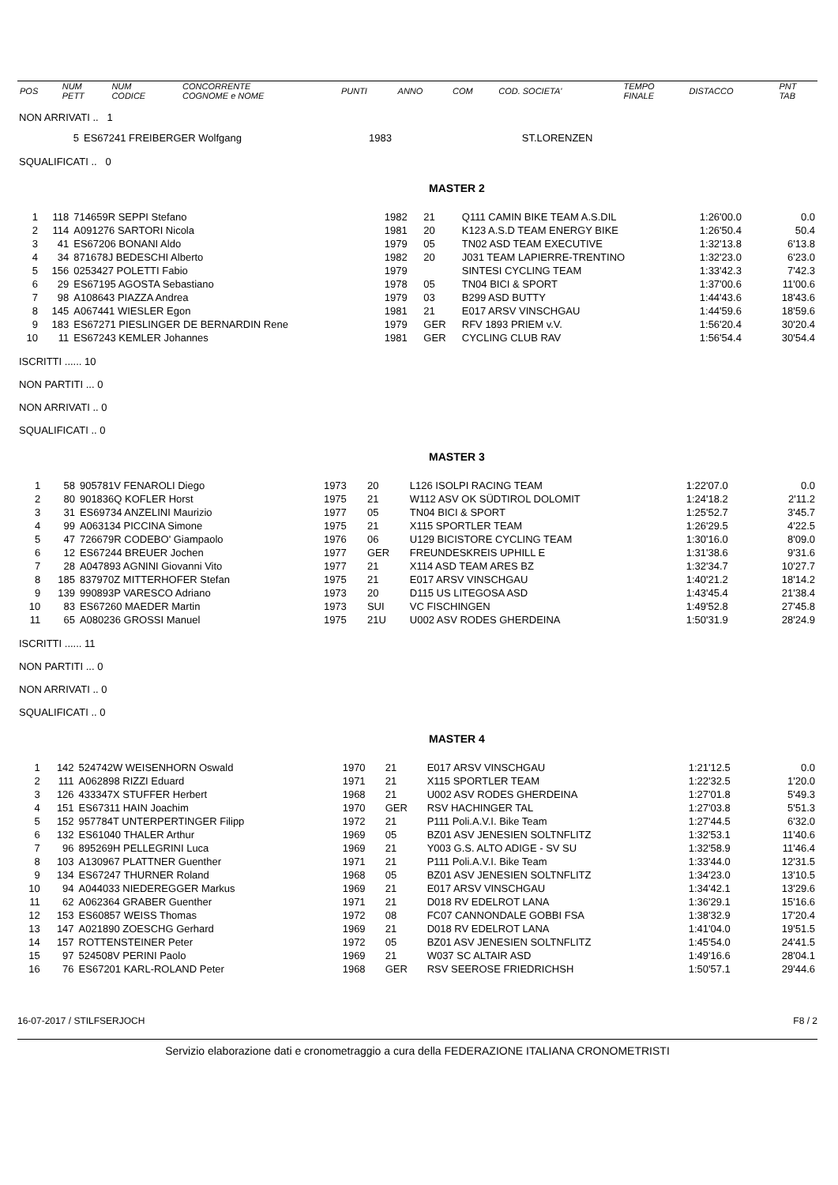| POS | NUM PETT | NUM CODICE | CONCORRENTE COGNOME e NOME | PUNTI | ANNO | COM | COD. SOCIETA' | TEMPO FINALE | DISTACCO | PNT TAB |
| --- | --- | --- | --- | --- | --- | --- | --- | --- | --- | --- |
NON ARRIVATI .. 1
| 5 | ES67241 FREIBERGER Wolfgang | 1983 | | ST.LORENZEN |
SQUALIFICATI .. 0
MASTER 2
| 1 | 118 | 714659R SEPPI Stefano | 1982 | 21 | Q111 CAMIN BIKE TEAM A.S.DIL | 1:26'00.0 | 0.0 |
| 2 | 114 | A091276 SARTORI Nicola | 1981 | 20 | K123 A.S.D TEAM ENERGY BIKE | 1:26'50.4 | 50.4 |
| 3 | 41 | ES67206 BONANI Aldo | 1979 | 05 | TN02 ASD TEAM EXECUTIVE | 1:32'13.8 | 6'13.8 |
| 4 | 34 | 871678J BEDESCHI Alberto | 1982 | 20 | J031 TEAM LAPIERRE-TRENTINO | 1:32'23.0 | 6'23.0 |
| 5 | 156 | 0253427 POLETTI Fabio | 1979 | | SINTESI CYCLING TEAM | 1:33'42.3 | 7'42.3 |
| 6 | 29 | ES67195 AGOSTA Sebastiano | 1978 | 05 | TN04 BICI & SPORT | 1:37'00.6 | 11'00.6 |
| 7 | 98 | A108643 PIAZZA Andrea | 1979 | 03 | B299 ASD BUTTY | 1:44'43.6 | 18'43.6 |
| 8 | 145 | A067441 WIESLER Egon | 1981 | 21 | E017 ARSV VINSCHGAU | 1:44'59.6 | 18'59.6 |
| 9 | 183 | ES67271 PIESLINGER DE BERNARDIN Rene | 1979 | GER | RFV 1893 PRIEM v.V. | 1:56'20.4 | 30'20.4 |
| 10 | 11 | ES67243 KEMLER Johannes | 1981 | GER | CYCLING CLUB RAV | 1:56'54.4 | 30'54.4 |
ISCRITTI ...... 10
NON PARTITI ... 0
NON ARRIVATI .. 0
SQUALIFICATI .. 0
MASTER 3
| 1 | 58 | 905781V FENAROLI Diego | 1973 | 20 | L126 ISOLPI RACING TEAM | 1:22'07.0 | 0.0 |
| 2 | 80 | 901836Q KOFLER Horst | 1975 | 21 | W112 ASV OK SÜDTIROL DOLOMIT | 1:24'18.2 | 2'11.2 |
| 3 | 31 | ES69734 ANZELINI Maurizio | 1977 | 05 | TN04 BICI & SPORT | 1:25'52.7 | 3'45.7 |
| 4 | 99 | A063134 PICCINA Simone | 1975 | 21 | X115 SPORTLER TEAM | 1:26'29.5 | 4'22.5 |
| 5 | 47 | 726679R CODEBO' Giampaolo | 1976 | 06 | U129 BICISTORE CYCLING TEAM | 1:30'16.0 | 8'09.0 |
| 6 | 12 | ES67244 BREUER Jochen | 1977 | GER | FREUNDESKREIS UPHILL E | 1:31'38.6 | 9'31.6 |
| 7 | 28 | A047893 AGNINI Giovanni Vito | 1977 | 21 | X114 ASD TEAM ARES BZ | 1:32'34.7 | 10'27.7 |
| 8 | 185 | 837970Z MITTERHOFER Stefan | 1975 | 21 | E017 ARSV VINSCHGAU | 1:40'21.2 | 18'14.2 |
| 9 | 139 | 990893P VARESCO Adriano | 1973 | 20 | D115 US LITEGOSA ASD | 1:43'45.4 | 21'38.4 |
| 10 | 83 | ES67260 MAEDER Martin | 1973 | SUI | VC FISCHINGEN | 1:49'52.8 | 27'45.8 |
| 11 | 65 | A080236 GROSSI Manuel | 1975 | 21U | U002 ASV RODES GHERDEINA | 1:50'31.9 | 28'24.9 |
ISCRITTI ...... 11
NON PARTITI ... 0
NON ARRIVATI .. 0
SQUALIFICATI .. 0
MASTER 4
| 1 | 142 | 524742W WEISENHORN Oswald | 1970 | 21 | E017 ARSV VINSCHGAU | 1:21'12.5 | 0.0 |
| 2 | 111 | A062898 RIZZI Eduard | 1971 | 21 | X115 SPORTLER TEAM | 1:22'32.5 | 1'20.0 |
| 3 | 126 | 433347X STUFFER Herbert | 1968 | 21 | U002 ASV RODES GHERDEINA | 1:27'01.8 | 5'49.3 |
| 4 | 151 | ES67311 HAIN Joachim | 1970 | GER | RSV HACHINGER TAL | 1:27'03.8 | 5'51.3 |
| 5 | 152 | 957784T UNTERPERTINGER Filipp | 1972 | 21 | P111 Poli.A.V.I. Bike Team | 1:27'44.5 | 6'32.0 |
| 6 | 132 | ES61040 THALER Arthur | 1969 | 05 | BZ01 ASV JENESIEN SOLTNFLITZ | 1:32'53.1 | 11'40.6 |
| 7 | 96 | 895269H PELLEGRINI Luca | 1969 | 21 | Y003 G.S. ALTO ADIGE - SV SU | 1:32'58.9 | 11'46.4 |
| 8 | 103 | A130967 PLATTNER Guenther | 1971 | 21 | P111 Poli.A.V.I. Bike Team | 1:33'44.0 | 12'31.5 |
| 9 | 134 | ES67247 THURNER Roland | 1968 | 05 | BZ01 ASV JENESIEN SOLTNFLITZ | 1:34'23.0 | 13'10.5 |
| 10 | 94 | A044033 NIEDEREGGER Markus | 1969 | 21 | E017 ARSV VINSCHGAU | 1:34'42.1 | 13'29.6 |
| 11 | 62 | A062364 GRABER Guenther | 1971 | 21 | D018 RV EDELROT LANA | 1:36'29.1 | 15'16.6 |
| 12 | 153 | ES60857 WEISS Thomas | 1972 | 08 | FC07 CANNONDALE GOBBI FSA | 1:38'32.9 | 17'20.4 |
| 13 | 147 | A021890 ZOESCHG Gerhard | 1969 | 21 | D018 RV EDELROT LANA | 1:41'04.0 | 19'51.5 |
| 14 | 157 | ROTTENSTEINER Peter | 1972 | 05 | BZ01 ASV JENESIEN SOLTNFLITZ | 1:45'54.0 | 24'41.5 |
| 15 | 97 | 524508V PERINI Paolo | 1969 | 21 | W037 SC ALTAIR ASD | 1:49'16.6 | 28'04.1 |
| 16 | 76 | ES67201 KARL-ROLAND Peter | 1968 | GER | RSV SEEROSE FRIEDRICHSH | 1:50'57.1 | 29'44.6 |
16-07-2017 / STILFSERJOCH F8 / 2
Servizio elaborazione dati e cronometraggio a cura della FEDERAZIONE ITALIANA CRONOMETRISTI